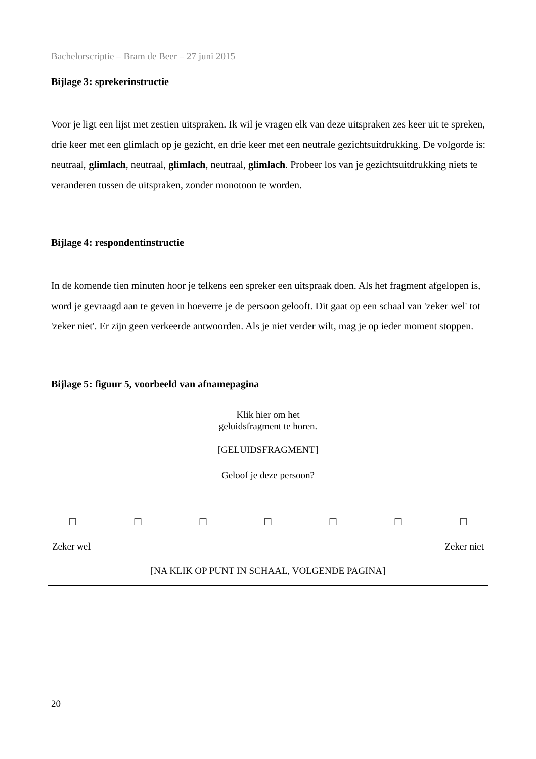Bachelorscriptie – Bram de Beer – 27 juni 2015
Bijlage 3: sprekerinstructie
Voor je ligt een lijst met zestien uitspraken. Ik wil je vragen elk van deze uitspraken zes keer uit te spreken, drie keer met een glimlach op je gezicht, en drie keer met een neutrale gezichtsuitdrukking. De volgorde is: neutraal, glimlach, neutraal, glimlach, neutraal, glimlach. Probeer los van je gezichtsuitdrukking niets te veranderen tussen de uitspraken, zonder monotoon te worden.
Bijlage 4: respondentinstructie
In de komende tien minuten hoor je telkens een spreker een uitspraak doen. Als het fragment afgelopen is, word je gevraagd aan te geven in hoeverre je de persoon gelooft. Dit gaat op een schaal van 'zeker wel' tot 'zeker niet'. Er zijn geen verkeerde antwoorden. Als je niet verder wilt, mag je op ieder moment stoppen.
Bijlage 5: figuur 5, voorbeeld van afnamepagina
Klik hier om het
geluidsfragment te horen.
[GELUIDSFRAGMENT]
Geloof je deze persoon?
☐ ☐ ☐ ☐ ☐ ☐ ☐
Zeker wel Zeker niet
[NA KLIK OP PUNT IN SCHAAL, VOLGENDE PAGINA]
20